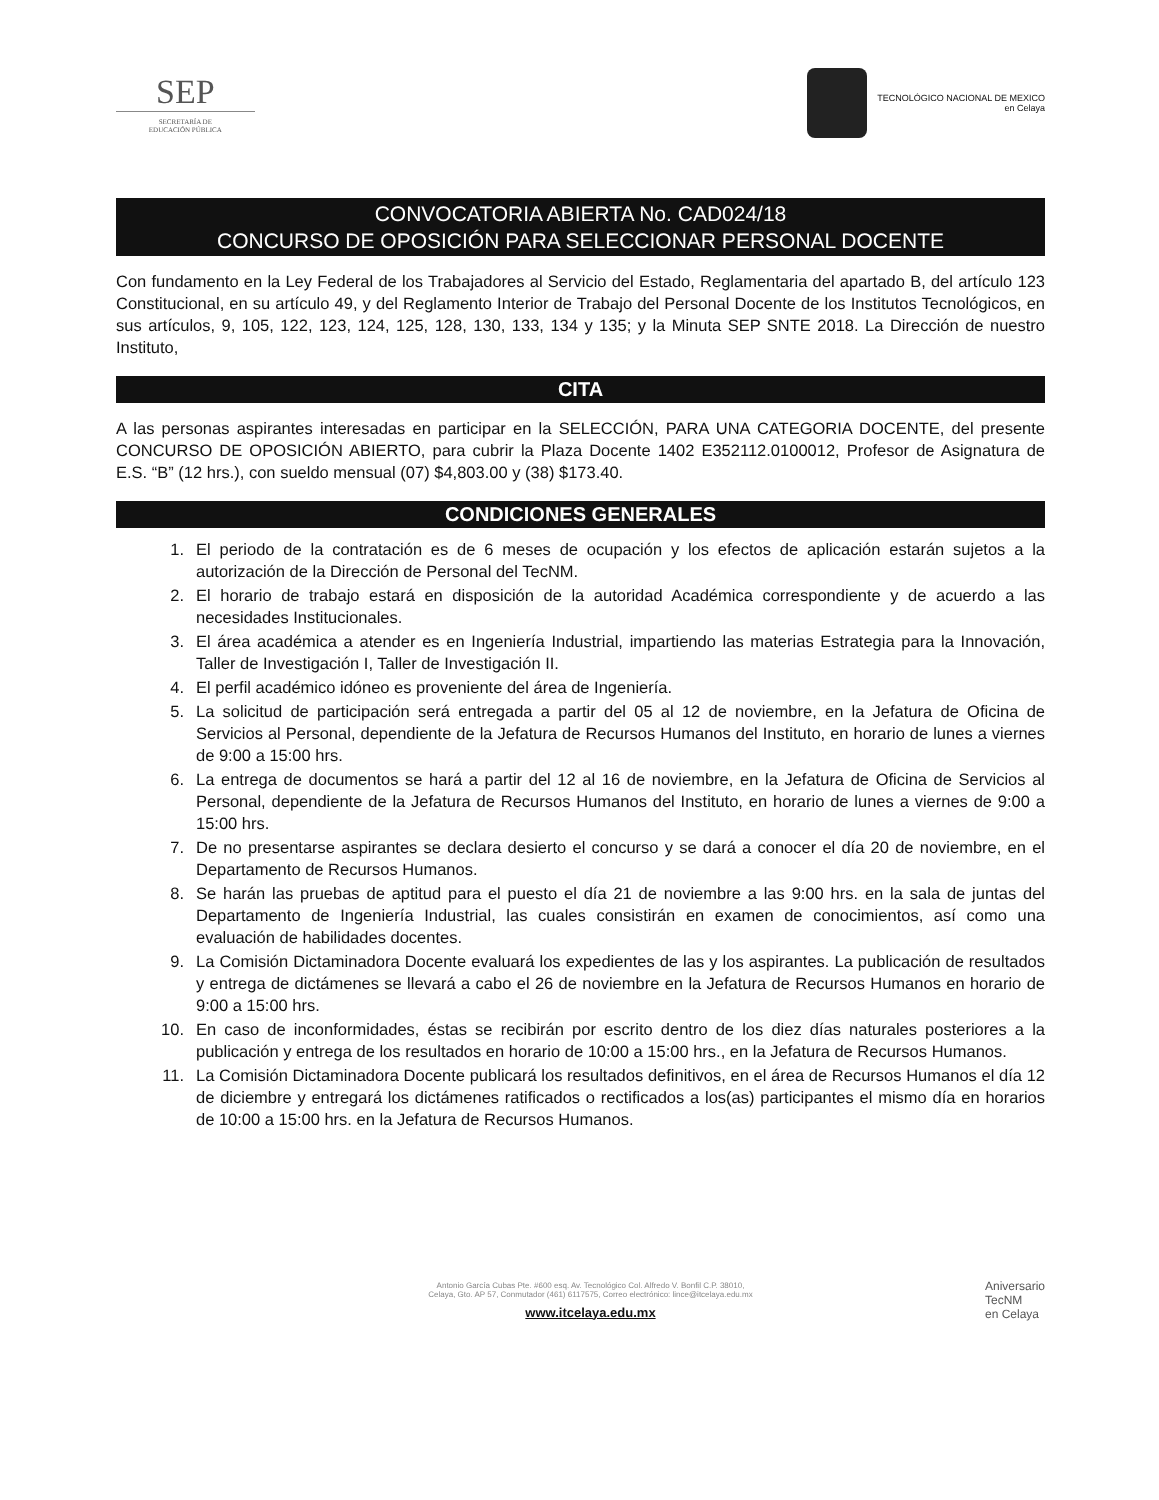SEP
SECRETARÍA DE
EDUCACIÓN PÚBLICA
TECNOLÓGICO NACIONAL DE MEXICO
en Celaya
CONVOCATORIA ABIERTA No. CAD024/18
CONCURSO DE OPOSICIÓN PARA SELECCIONAR PERSONAL DOCENTE
Con fundamento en la Ley Federal de los Trabajadores al Servicio del Estado, Reglamentaria del apartado B, del artículo 123 Constitucional, en su artículo 49, y del Reglamento Interior de Trabajo del Personal Docente de los Institutos Tecnológicos, en sus artículos, 9, 105, 122, 123, 124, 125, 128, 130, 133, 134 y 135; y la Minuta SEP SNTE 2018. La Dirección de nuestro Instituto,
CITA
A las personas aspirantes interesadas en participar en la SELECCIÓN, PARA UNA CATEGORIA DOCENTE, del presente CONCURSO DE OPOSICIÓN ABIERTO, para cubrir la Plaza Docente 1402 E352112.0100012, Profesor de Asignatura de E.S. “B” (12 hrs.), con sueldo mensual (07) $4,803.00 y (38) $173.40.
CONDICIONES GENERALES
1. El periodo de la contratación es de 6 meses de ocupación y los efectos de aplicación estarán sujetos a la autorización de la Dirección de Personal del TecNM.
2. El horario de trabajo estará en disposición de la autoridad Académica correspondiente y de acuerdo a las necesidades Institucionales.
3. El área académica a atender es en Ingeniería Industrial, impartiendo las materias Estrategia para la Innovación, Taller de Investigación I, Taller de Investigación II.
4. El perfil académico idóneo es proveniente del área de Ingeniería.
5. La solicitud de participación será entregada a partir del 05 al 12 de noviembre, en la Jefatura de Oficina de Servicios al Personal, dependiente de la Jefatura de Recursos Humanos del Instituto, en horario de lunes a viernes de 9:00 a 15:00 hrs.
6. La entrega de documentos se hará a partir del 12 al 16 de noviembre, en la Jefatura de Oficina de Servicios al Personal, dependiente de la Jefatura de Recursos Humanos del Instituto, en horario de lunes a viernes de 9:00 a 15:00 hrs.
7. De no presentarse aspirantes se declara desierto el concurso y se dará a conocer el día 20 de noviembre, en el Departamento de Recursos Humanos.
8. Se harán las pruebas de aptitud para el puesto el día 21 de noviembre a las 9:00 hrs. en la sala de juntas del Departamento de Ingeniería Industrial, las cuales consistirán en examen de conocimientos, así como una evaluación de habilidades docentes.
9. La Comisión Dictaminadora Docente evaluará los expedientes de las y los aspirantes. La publicación de resultados y entrega de dictámenes se llevará a cabo el 26 de noviembre en la Jefatura de Recursos Humanos en horario de 9:00 a 15:00 hrs.
10. En caso de inconformidades, éstas se recibirán por escrito dentro de los diez días naturales posteriores a la publicación y entrega de los resultados en horario de 10:00 a 15:00 hrs., en la Jefatura de Recursos Humanos.
11. La Comisión Dictaminadora Docente publicará los resultados definitivos, en el área de Recursos Humanos el día 12 de diciembre y entregará los dictámenes ratificados o rectificados a los(as) participantes el mismo día en horarios de 10:00 a 15:00 hrs. en la Jefatura de Recursos Humanos.
Antonio García Cubas Pte. #600 esq. Av. Tecnológico Col. Alfredo V. Bonfil C.P. 38010,
Celaya, Gto. AP 57, Conmutador (461) 6117575, Correo electrónico: lince@itcelaya.edu.mx
www.itcelaya.edu.mx
Aniversario
TecNM
en Celaya